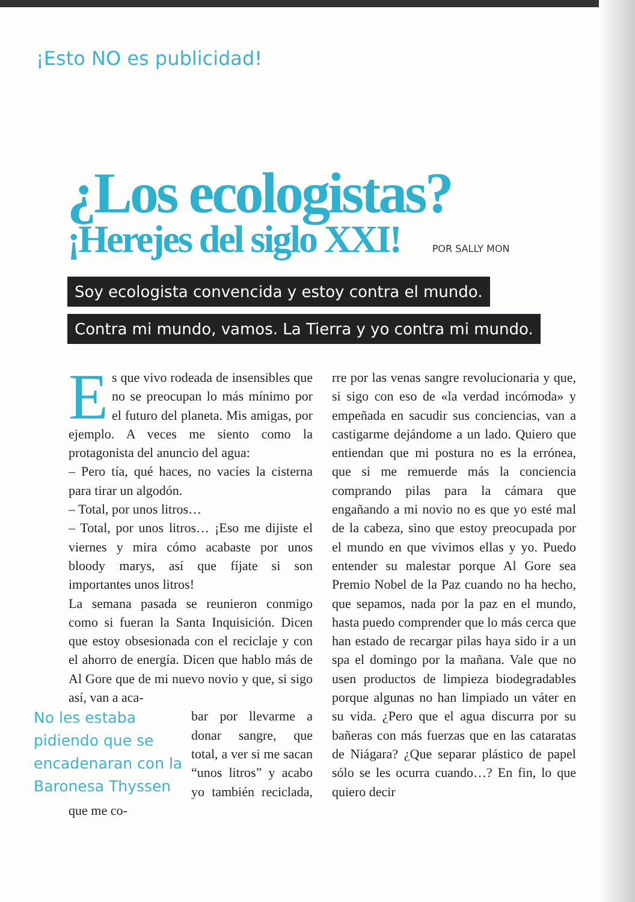¡Esto NO es publicidad!
¿Los ecologistas?
¡Herejes del siglo XXI! POR SALLY MON
Soy ecologista convencida y estoy contra el mundo.
Contra mi mundo, vamos. La Tierra y yo contra mi mundo.
Es que vivo rodeada de insensibles que no se preocupan lo más mínimo por el futuro del planeta. Mis amigas, por ejemplo. A veces me siento como la protagonista del anuncio del agua:
– Pero tía, qué haces, no vacíes la cisterna para tirar un algodón.
– Total, por unos litros…
– Total, por unos litros… ¡Eso me dijiste el viernes y mira cómo acabaste por unos bloody marys, así que fíjate si son importantes unos litros!
La semana pasada se reunieron conmigo como si fueran la Santa Inquisición. Dicen que estoy obsesionada con el reciclaje y con el ahorro de energía. Dicen que hablo más de Al Gore que de mi nuevo novio y que, si sigo así, van a aca-
No les estaba pidiendo que se encadenaran con la Baronesa Thyssen bar por llevarme a donar sangre, que total, a ver si me sacan “unos litros” y acabo yo también reciclada, que me co-
rre por las venas sangre revolucionaria y que, si sigo con eso de «la verdad incómoda» y empeñada en sacudir sus conciencias, van a castigarme dejándome a un lado. Quiero que entiendan que mi postura no es la errónea, que si me remuerde más la conciencia comprando pilas para la cámara que engañando a mi novio no es que yo esté mal de la cabeza, sino que estoy preocupada por el mundo en que vivimos ellas y yo. Puedo entender su malestar porque Al Gore sea Premio Nobel de la Paz cuando no ha hecho, que sepamos, nada por la paz en el mundo, hasta puedo comprender que lo más cerca que han estado de recargar pilas haya sido ir a un spa el domingo por la mañana. Vale que no usen productos de limpieza biodegradables porque algunas no han limpiado un váter en su vida. ¿Pero que el agua discurra por su bañeras con más fuerzas que en las cataratas de Niágara? ¿Que separar plástico de papel sólo se les ocurra cuando…? En fin, lo que quiero decir